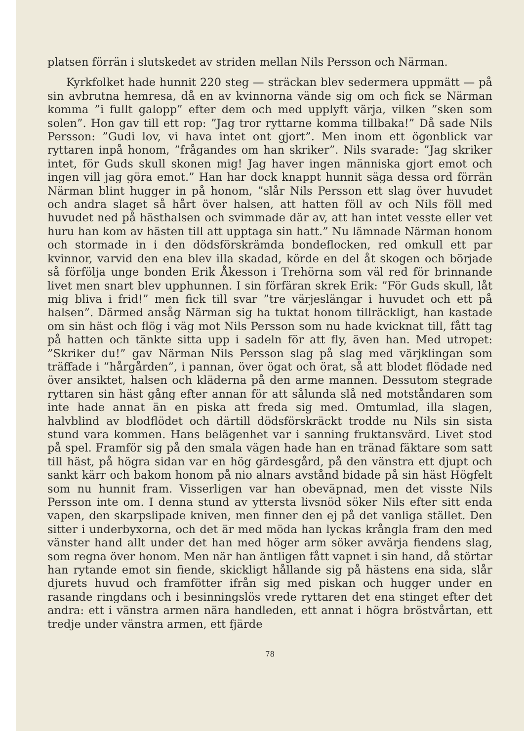platsen förrän i slutskedet av striden mellan Nils Persson och Närman.
Kyrkfolket hade hunnit 220 steg — sträckan blev sedermera uppmätt — på sin avbrutna hemresa, då en av kvinnorna vände sig om och fick se Närman komma ”i fullt galopp” efter dem och med upplyft värja, vilken ”sken som solen”. Hon gav till ett rop: ”Jag tror ryttarne komma tillbaka!” Då sade Nils Persson: ”Gudi lov, vi hava intet ont gjort”. Men inom ett ögonblick var ryttaren inpå honom, ”frågandes om han skriker”. Nils svarade: ”Jag skriker intet, för Guds skull skonen mig! Jag haver ingen människa gjort emot och ingen vill jag göra emot.” Han har dock knappt hunnit säga dessa ord förrän Närman blint hugger in på honom, ”slår Nils Persson ett slag över huvudet och andra slaget så hårt över halsen, att hatten föll av och Nils föll med huvudet ned på hästhalsen och svimmade där av, att han intet vesste eller vet huru han kom av hästen till att upptaga sin hatt.” Nu lämnade Närman honom och stormade in i den dödsförskrämda bondeflocken, red omkull ett par kvinnor, varvid den ena blev illa skadad, körde en del åt skogen och började så förfölja unge bonden Erik Åkesson i Trehörna som väl red för brinnande livet men snart blev upphunnen. I sin förfäran skrek Erik: ”För Guds skull, låt mig bliva i frid!” men fick till svar ”tre värjeslängar i huvudet och ett på halsen”. Därmed ansåg Närman sig ha tuktat honom tillräckligt, han kastade om sin häst och flög i väg mot Nils Persson som nu hade kvicknat till, fått tag på hatten och tänkte sitta upp i sadeln för att fly, även han. Med utropet: ”Skriker du!” gav Närman Nils Persson slag på slag med värjklingan som träffade i ”hårgården”, i pannan, över ögat och örat, så att blodet flödade ned över ansiktet, halsen och kläderna på den arme mannen. Dessutom stegrade ryttaren sin häst gång efter annan för att sålunda slå ned motståndaren som inte hade annat än en piska att freda sig med. Omtumlad, illa slagen, halvblind av blodflödet och därtill dödsförskräckt trodde nu Nils sin sista stund vara kommen. Hans belägenhet var i sanning fruktansvärd. Livet stod på spel. Framför sig på den smala vägen hade han en tränad fäktare som satt till häst, på högra sidan var en hög gärdesgård, på den vänstra ett djupt och sankt kärr och bakom honom på nio alnars avstånd bidade på sin häst Högfelt som nu hunnit fram. Visserligen var han obeväpnad, men det visste Nils Persson inte om. I denna stund av yttersta livsnöd söker Nils efter sitt enda vapen, den skarpslipade kniven, men finner den ej på det vanliga stället. Den sitter i underbyxorna, och det är med möda han lyckas krångla fram den med vänster hand allt under det han med höger arm söker avvärja fiendens slag, som regna över honom. Men när han äntligen fått vapnet i sin hand, då störtar han rytande emot sin fiende, skickligt hållande sig på hästens ena sida, slår djurets huvud och framfötter ifrån sig med piskan och hugger under en rasande ringdans och i besinningslös vrede ryttaren det ena stinget efter det andra: ett i vänstra armen nära handleden, ett annat i högra bröstvårtan, ett tredje under vänstra armen, ett fjärde
78